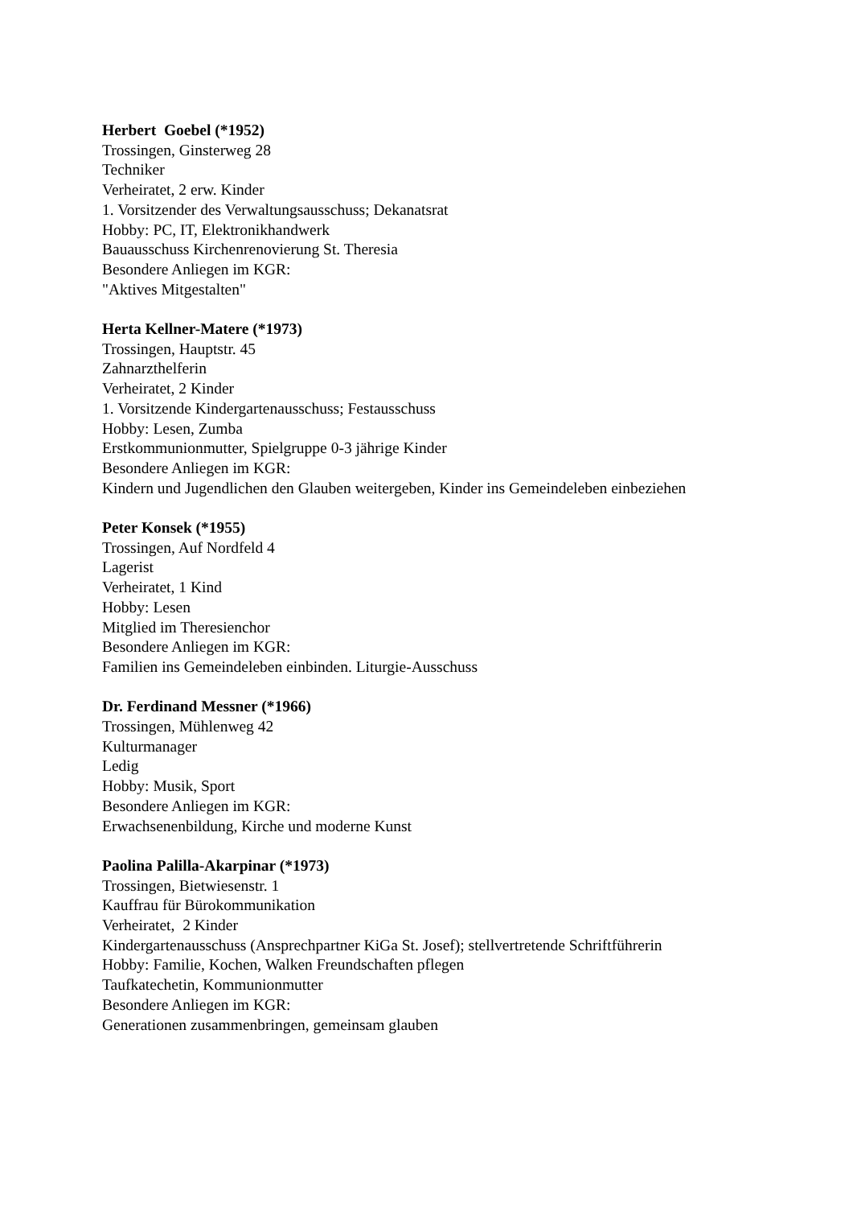Herbert Goebel (*1952)
Trossingen, Ginsterweg 28
Techniker
Verheiratet, 2 erw. Kinder
1. Vorsitzender des Verwaltungsausschuss; Dekanatsrat
Hobby: PC, IT, Elektronikhandwerk
Bauausschuss Kirchenrenovierung St. Theresia
Besondere Anliegen im KGR:
"Aktives Mitgestalten"
Herta Kellner-Matere (*1973)
Trossingen, Hauptstr. 45
Zahnarzthelferin
Verheiratet, 2 Kinder
1. Vorsitzende Kindergartenausschuss; Festausschuss
Hobby: Lesen, Zumba
Erstkommunionmutter, Spielgruppe 0-3 jährige Kinder
Besondere Anliegen im KGR:
Kindern und Jugendlichen den Glauben weitergeben, Kinder ins Gemeindeleben einbeziehen
Peter Konsek (*1955)
Trossingen, Auf Nordfeld 4
Lagerist
Verheiratet, 1 Kind
Hobby: Lesen
Mitglied im Theresienchor
Besondere Anliegen im KGR:
Familien ins Gemeindeleben einbinden. Liturgie-Ausschuss
Dr. Ferdinand Messner (*1966)
Trossingen, Mühlenweg 42
Kulturmanager
Ledig
Hobby: Musik, Sport
Besondere Anliegen im KGR:
Erwachsenenbildung, Kirche und moderne Kunst
Paolina Palilla-Akarpinar (*1973)
Trossingen, Bietwiesenstr. 1
Kauffrau für Bürokommunikation
Verheiratet, 2 Kinder
Kindergartenausschuss (Ansprechpartner KiGa St. Josef); stellvertretende Schriftführerin
Hobby: Familie, Kochen, Walken Freundschaften pflegen
Taufkatechetin, Kommunionmutter
Besondere Anliegen im KGR:
Generationen zusammenbringen, gemeinsam glauben